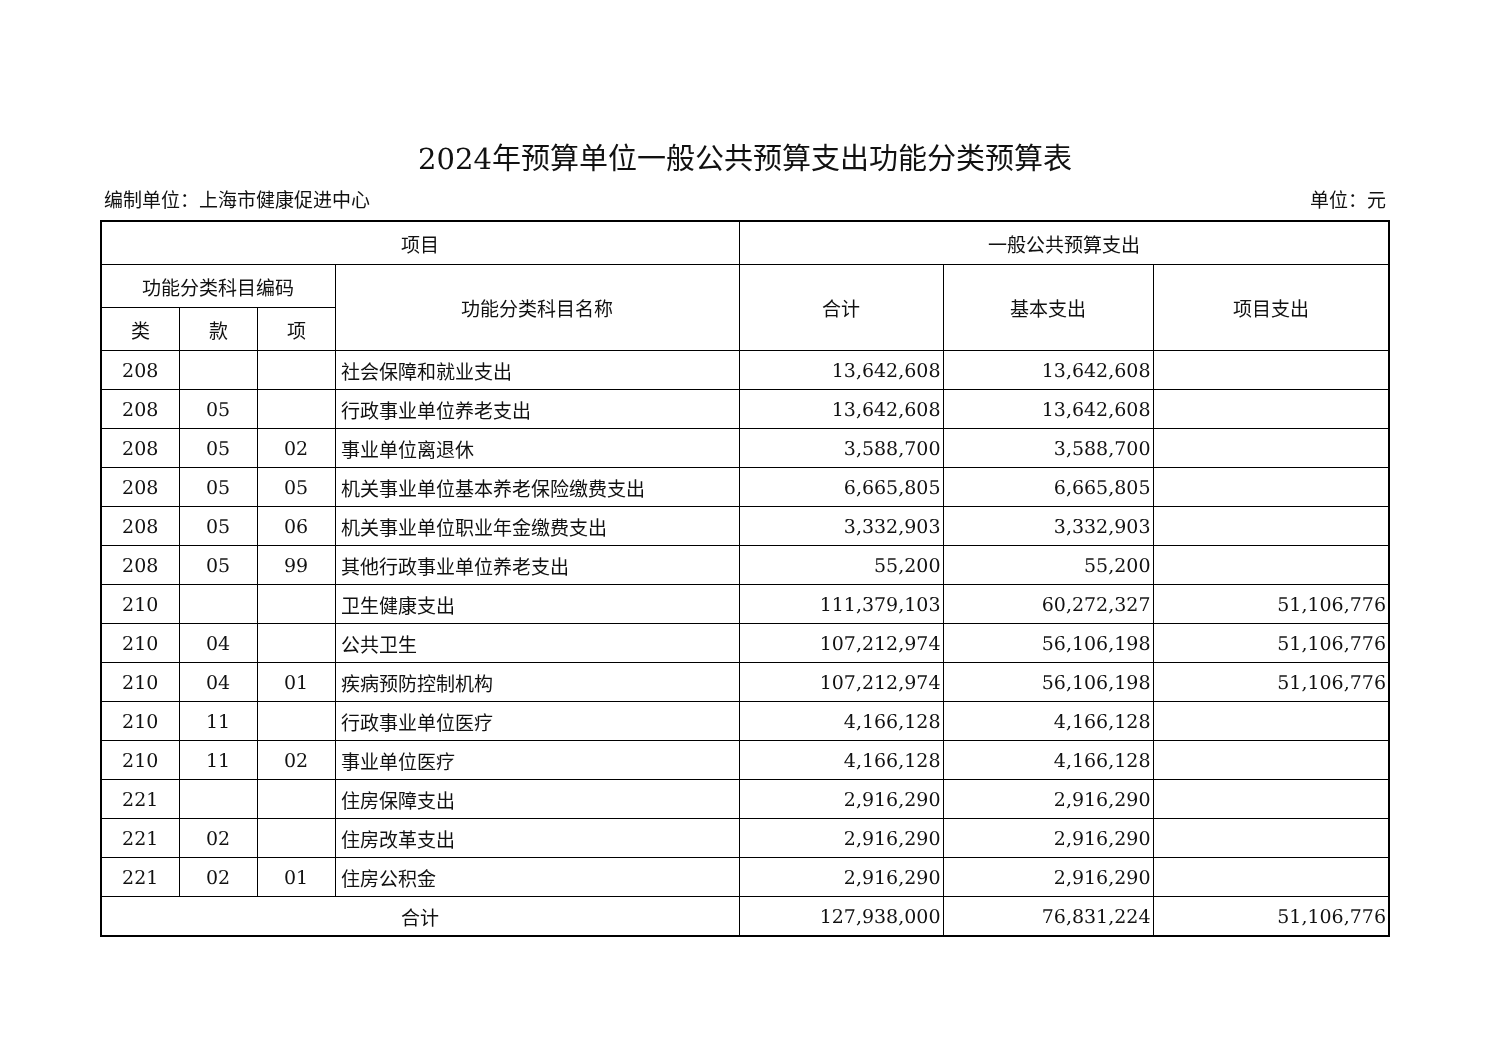2024年预算单位一般公共预算支出功能分类预算表
编制单位：上海市健康促进中心 单位：元
| 项目 | | | | 一般公共预算支出 | | |
| --- | --- | --- | --- | --- | --- | --- |
| 功能分类科目编码 | | | 功能分类科目名称 | 合计 | 基本支出 | 项目支出 |
| 类 | 款 | 项 | | | | |
| 208 | | | 社会保障和就业支出 | 13,642,608 | 13,642,608 | |
| 208 | 05 | | 行政事业单位养老支出 | 13,642,608 | 13,642,608 | |
| 208 | 05 | 02 | 事业单位离退休 | 3,588,700 | 3,588,700 | |
| 208 | 05 | 05 | 机关事业单位基本养老保险缴费支出 | 6,665,805 | 6,665,805 | |
| 208 | 05 | 06 | 机关事业单位职业年金缴费支出 | 3,332,903 | 3,332,903 | |
| 208 | 05 | 99 | 其他行政事业单位养老支出 | 55,200 | 55,200 | |
| 210 | | | 卫生健康支出 | 111,379,103 | 60,272,327 | 51,106,776 |
| 210 | 04 | | 公共卫生 | 107,212,974 | 56,106,198 | 51,106,776 |
| 210 | 04 | 01 | 疾病预防控制机构 | 107,212,974 | 56,106,198 | 51,106,776 |
| 210 | 11 | | 行政事业单位医疗 | 4,166,128 | 4,166,128 | |
| 210 | 11 | 02 | 事业单位医疗 | 4,166,128 | 4,166,128 | |
| 221 | | | 住房保障支出 | 2,916,290 | 2,916,290 | |
| 221 | 02 | | 住房改革支出 | 2,916,290 | 2,916,290 | |
| 221 | 02 | 01 | 住房公积金 | 2,916,290 | 2,916,290 | |
| 合计 | | | | 127,938,000 | 76,831,224 | 51,106,776 |